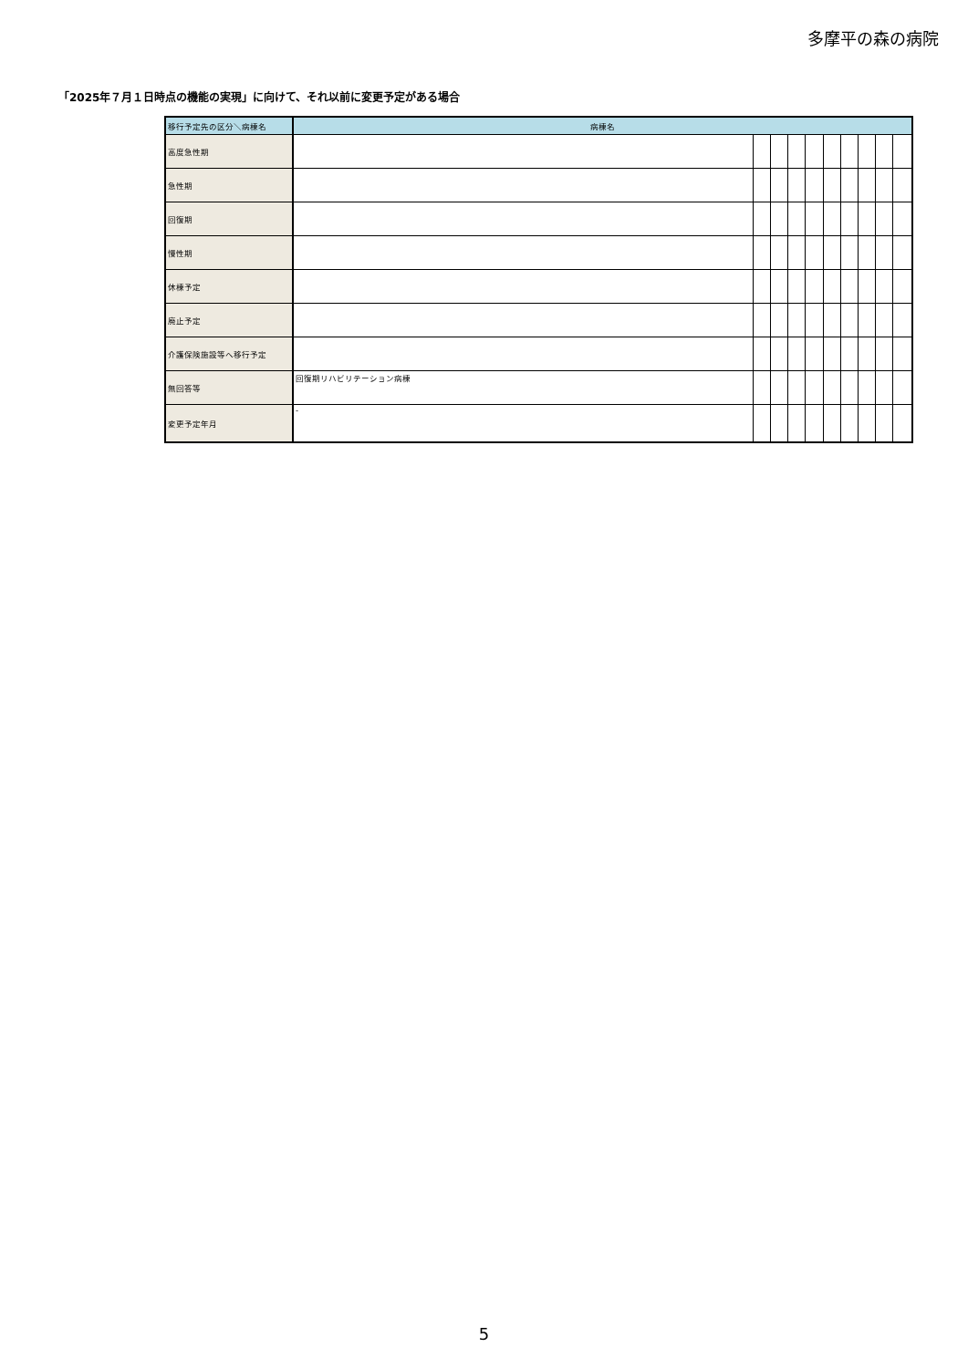多摩平の森の病院
「2025年７月１日時点の機能の実現」に向けて、それ以前に変更予定がある場合
| 移行予定先の区分＼病棟名 | 病棟名 | | | | | | | | | |
| --- | --- | --- | --- | --- | --- | --- | --- | --- | --- | --- |
| 高度急性期 | | | | | | | | | | |
| 急性期 | | | | | | | | | | |
| 回復期 | | | | | | | | | | |
| 慢性期 | | | | | | | | | | |
| 休棟予定 | | | | | | | | | | |
| 廃止予定 | | | | | | | | | | |
| 介護保険施設等へ移行予定 | | | | | | | | | | |
| 無回答等 | 回復期リハビリテーション病棟 | | | | | | | | | |
| 変更予定年月 | - | | | | | | | | | |
5